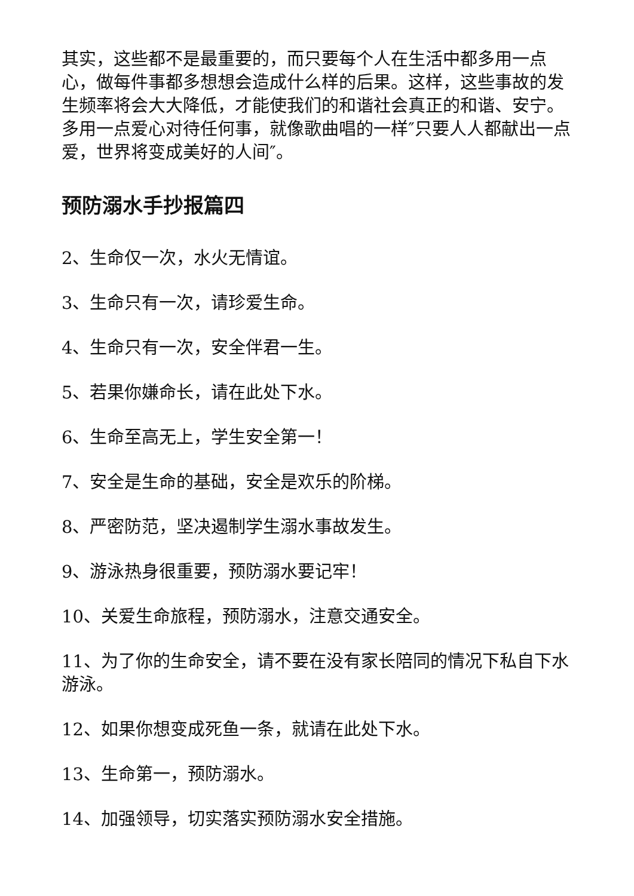其实，这些都不是最重要的，而只要每个人在生活中都多用一点心，做每件事都多想想会造成什么样的后果。这样，这些事故的发生频率将会大大降低，才能使我们的和谐社会真正的和谐、安宁。多用一点爱心对待任何事，就像歌曲唱的一样″只要人人都献出一点爱，世界将变成美好的人间″。
预防溺水手抄报篇四
2、生命仅一次，水火无情谊。
3、生命只有一次，请珍爱生命。
4、生命只有一次，安全伴君一生。
5、若果你嫌命长，请在此处下水。
6、生命至高无上，学生安全第一！
7、安全是生命的基础，安全是欢乐的阶梯。
8、严密防范，坚决遏制学生溺水事故发生。
9、游泳热身很重要，预防溺水要记牢！
10、关爱生命旅程，预防溺水，注意交通安全。
11、为了你的生命安全，请不要在没有家长陪同的情况下私自下水游泳。
12、如果你想变成死鱼一条，就请在此处下水。
13、生命第一，预防溺水。
14、加强领导，切实落实预防溺水安全措施。